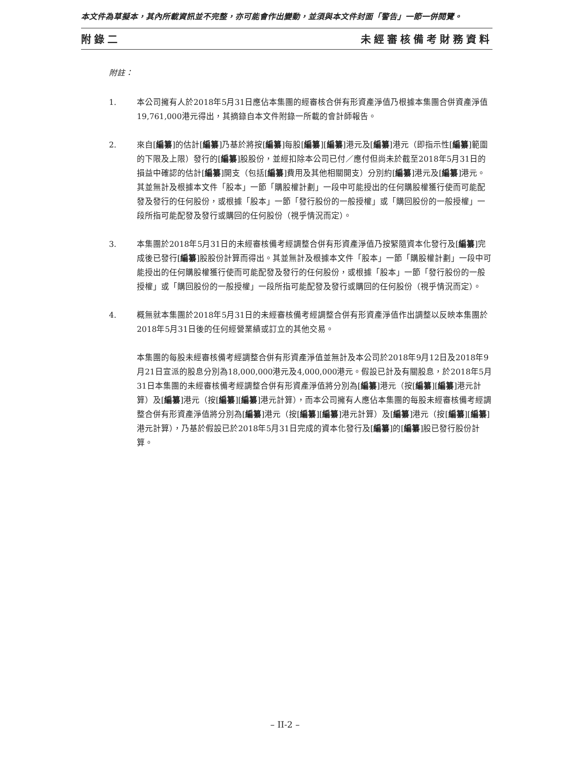本文件為草擬本，其內所載資訊並不完整，亦可能會作出變動，並須與本文件封面「警告」一節一併閱覽。
附錄二 未經審核備考財務資料
附註：
1. 本公司擁有人於2018年5月31日應佔本集團的經審核合併有形資產淨值乃根據本集團合併資產淨值19,761,000港元得出，其摘錄自本文件附錄一所載的會計師報告。
2. 來自[編纂]的估計[編纂]乃基於將按[編纂]每股[編纂][編纂]港元及[編纂]港元（即指示性[編纂]範圍的下限及上限）發行的[編纂]股股份，並經扣除本公司已付／應付但尚未於截至2018年5月31日的損益中確認的估計[編纂]開支（包括[編纂]費用及其他相關開支）分別約[編纂]港元及[編纂]港元。其並無計及根據本文件「股本」一節「購股權計劃」一段中可能授出的任何購股權獲行使而可能配發及發行的任何股份，或根據「股本」一節「發行股份的一般授權」或「購回股份的一般授權」一段所指可能配發及發行或購回的任何股份（視乎情況而定）。
3. 本集團於2018年5月31日的未經審核備考經調整合併有形資產淨值乃按緊隨資本化發行及[編纂]完成後已發行[編纂]股股份計算而得出。其並無計及根據本文件「股本」一節「購股權計劃」一段中可能授出的任何購股權獲行使而可能配發及發行的任何股份，或根據「股本」一節「發行股份的一般授權」或「購回股份的一般授權」一段所指可能配發及發行或購回的任何股份（視乎情況而定）。
4. 概無就本集團於2018年5月31日的未經審核備考經調整合併有形資產淨值作出調整以反映本集團於2018年5月31日後的任何經營業績或訂立的其他交易。
本集團的每股未經審核備考經調整合併有形資產淨值並無計及本公司於2018年9月12日及2018年9月21日宣派的股息分別為18,000,000港元及4,000,000港元。假設已計及有關股息，於2018年5月31日本集團的未經審核備考經調整合併有形資產淨值將分別為[編纂]港元（按[編纂][編纂]港元計算）及[編纂]港元（按[編纂][編纂]港元計算），而本公司擁有人應佔本集團的每股未經審核備考經調整合併有形資產淨值將分別為[編纂]港元（按[編纂][編纂]港元計算）及[編纂]港元（按[編纂][編纂]港元計算），乃基於假設已於2018年5月31日完成的資本化發行及[編纂]的[編纂]股已發行股份計算。
– II-2 –